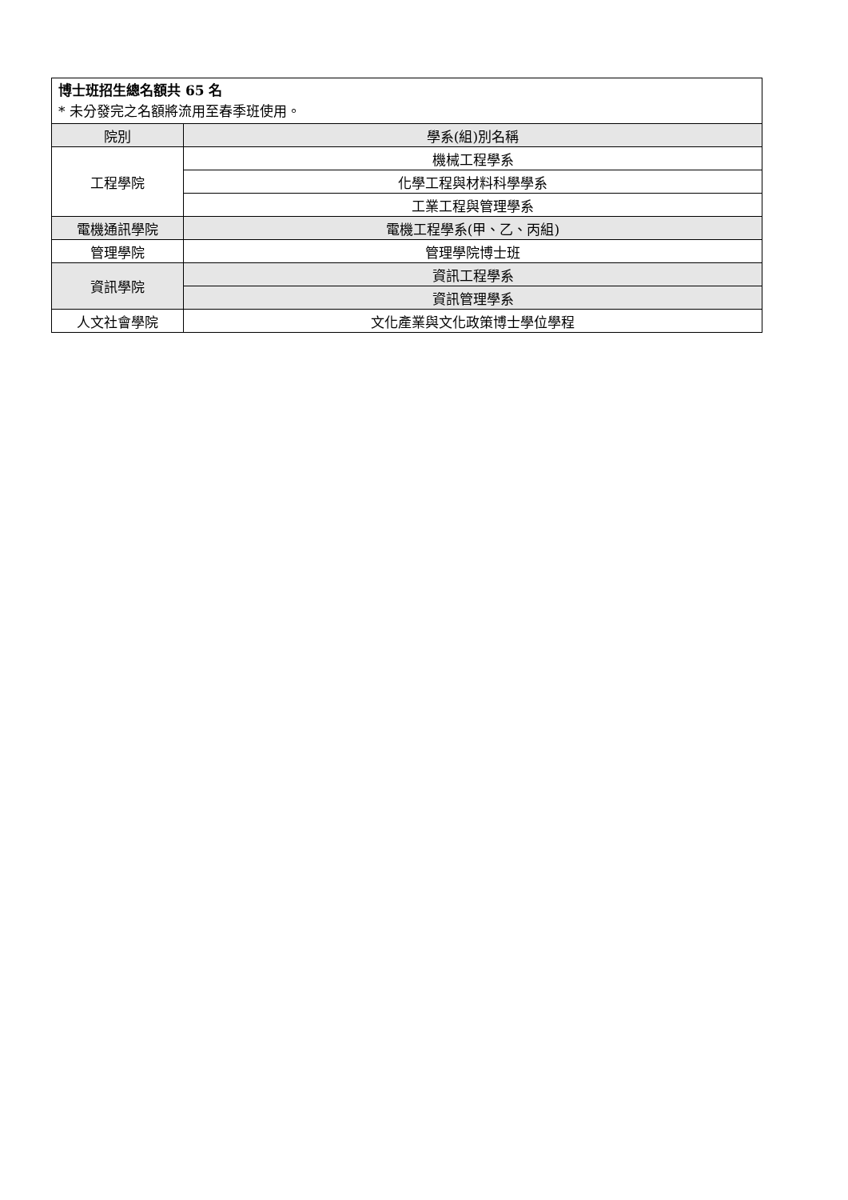| 博士班招生總名額共 65 名 * 未分發完之名額將流用至春季班使用。 | |
| 院別 | 學系(組)別名稱 |
| 工程學院 | 機械工程學系 |
| | 化學工程與材料科學學系 |
| | 工業工程與管理學系 |
| 電機通訊學院 | 電機工程學系(甲、乙、丙組) |
| 管理學院 | 管理學院博士班 |
| 資訊學院 | 資訊工程學系 |
| | 資訊管理學系 |
| 人文社會學院 | 文化產業與文化政策博士學位學程 |